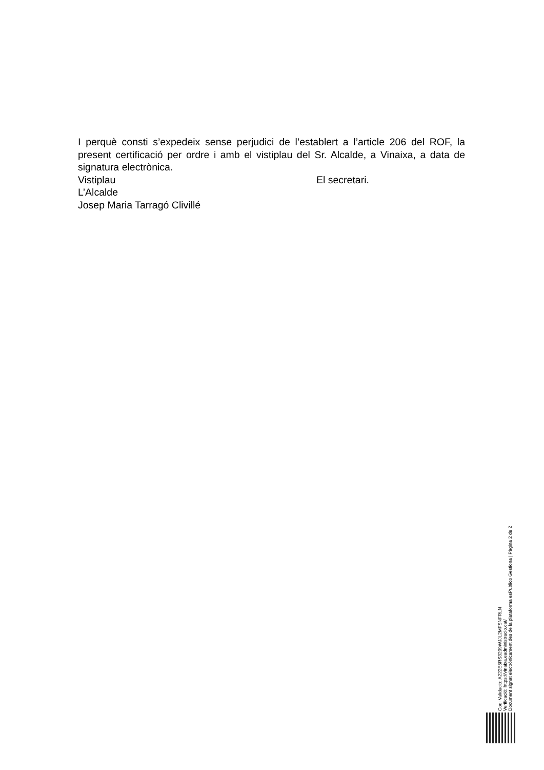I perquè consti s’expedeix sense perjudici de l’establert a l’article 206 del ROF, la present certificació per ordre i amb el vistiplau del Sr. Alcalde, a Vinaixa, a data de signatura electrònica.
Vistiplau El secretari.
L’Alcalde
Josep Maria Tarragó Clivillé
Codi Validació: A222E5RS3299WJJL2MFSNFRLN
Verificació: https://vinaixa.eadministracio.cat/
Document signat electrònicament des de la plataforma esPublico Gestiona | Pàgina 2 de 2